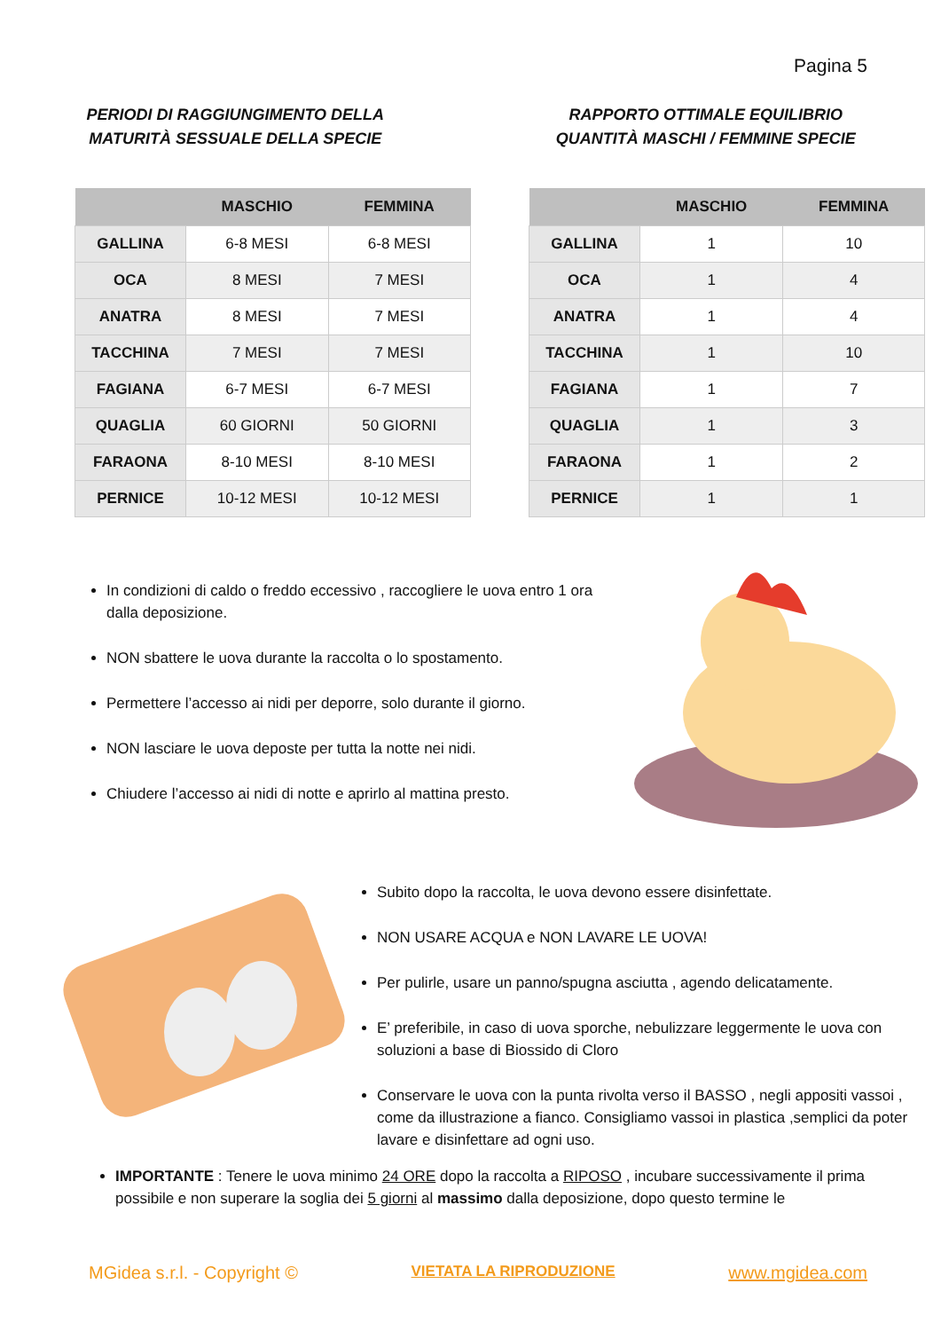Pagina 5
PERIODI DI RAGGIUNGIMENTO DELLA
MATURITÀ SESSUALE DELLA SPECIE
RAPPORTO OTTIMALE EQUILIBRIO
QUANTITÀ MASCHI / FEMMINE SPECIE
| | MASCHIO | FEMMINA |
| --- | --- | --- |
| GALLINA | 6-8 MESI | 6-8 MESI |
| OCA | 8 MESI | 7 MESI |
| ANATRA | 8 MESI | 7 MESI |
| TACCHINA | 7 MESI | 7 MESI |
| FAGIANA | 6-7 MESI | 6-7 MESI |
| QUAGLIA | 60 GIORNI | 50 GIORNI |
| FARAONA | 8-10 MESI | 8-10 MESI |
| PERNICE | 10-12 MESI | 10-12 MESI |
| | MASCHIO | FEMMINA |
| --- | --- | --- |
| GALLINA | 1 | 10 |
| OCA | 1 | 4 |
| ANATRA | 1 | 4 |
| TACCHINA | 1 | 10 |
| FAGIANA | 1 | 7 |
| QUAGLIA | 1 | 3 |
| FARAONA | 1 | 2 |
| PERNICE | 1 | 1 |
In condizioni di caldo o freddo eccessivo , raccogliere le uova entro 1 ora dalla deposizione.
NON sbattere le uova durante la raccolta o lo spostamento.
Permettere l’accesso ai nidi per deporre, solo durante il giorno.
NON lasciare le uova deposte per tutta la notte nei nidi.
Chiudere l’accesso ai nidi di notte e aprirlo al mattina presto.
Subito dopo la raccolta, le uova devono essere disinfettate.
NON USARE ACQUA e NON LAVARE LE UOVA!
Per pulirle, usare un panno/spugna asciutta , agendo delicatamente.
E’ preferibile, in caso di uova sporche, nebulizzare leggermente le uova con soluzioni a base di Biossido di Cloro
Conservare le uova con la punta rivolta verso il BASSO , negli appositi vassoi , come da illustrazione a fianco. Consigliamo vassoi in plastica ,semplici da poter lavare e disinfettare ad ogni uso.
IMPORTANTE : Tenere le uova minimo 24 ORE dopo la raccolta a RIPOSO , incubare successivamente il prima possibile e non superare la soglia dei 5 giorni al massimo dalla deposizione, dopo questo termine le
MGidea s.r.l. - Copyright © VIETATA LA RIPRODUZIONE www.mgidea.com